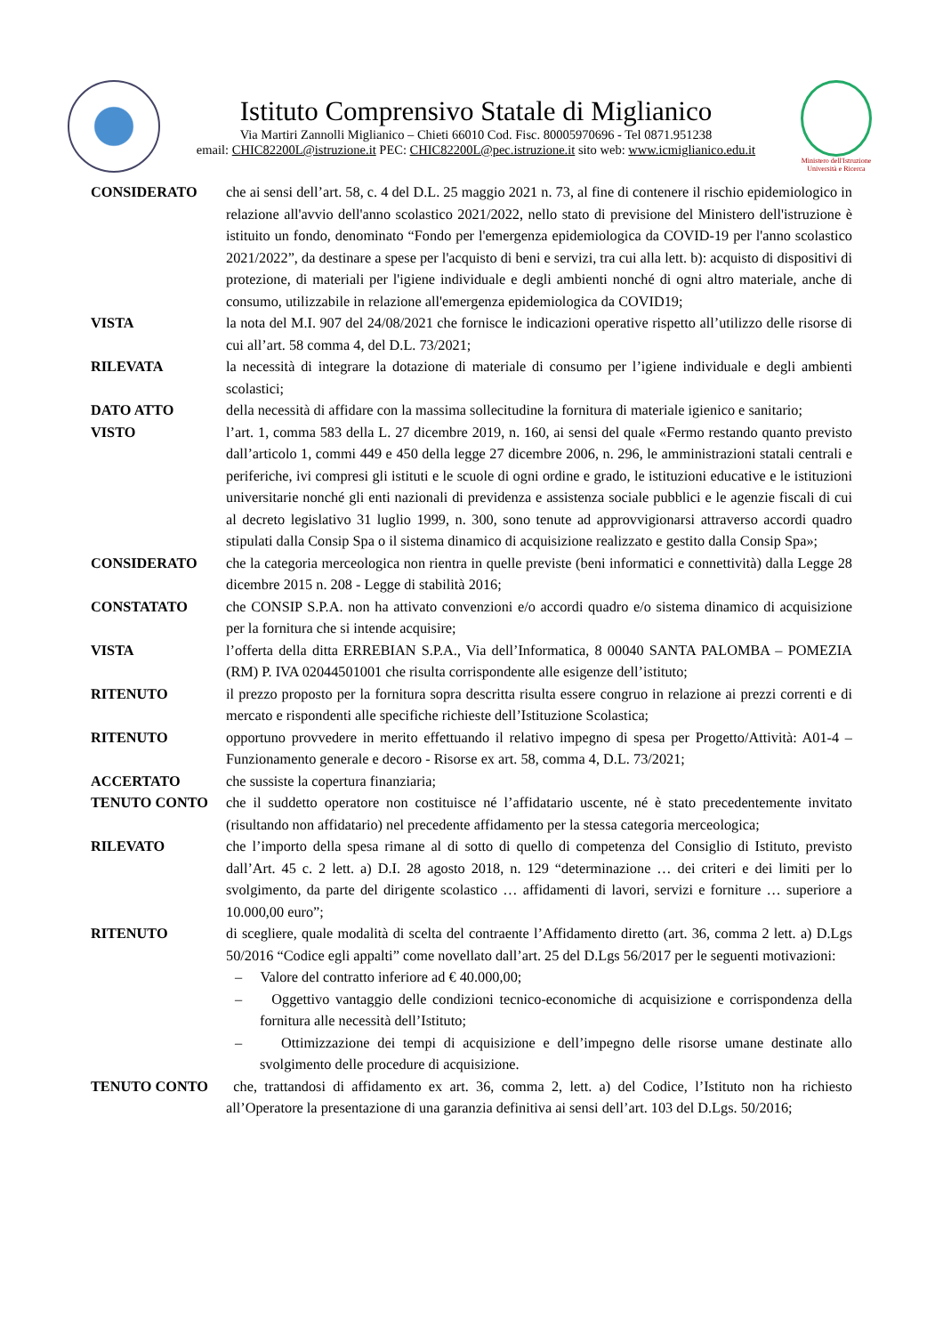Istituto Comprensivo Statale di Miglianico
Via Martiri Zannolli Miglianico – Chieti 66010 Cod. Fisc. 80005970696 - Tel 0871.951238
email: CHIC82200L@istruzione.it PEC: CHIC82200L@pec.istruzione.it sito web: www.icmiglianico.edu.it
Ministero dell'Istruzione
Università e Ricerca
CONSIDERATO che ai sensi dell’art. 58, c. 4 del D.L. 25 maggio 2021 n. 73, al fine di contenere il rischio epidemiologico in relazione all'avvio dell'anno scolastico 2021/2022, nello stato di previsione del Ministero dell'istruzione è istituito un fondo, denominato “Fondo per l'emergenza epidemiologica da COVID-19 per l'anno scolastico 2021/2022”, da destinare a spese per l'acquisto di beni e servizi, tra cui alla lett. b): acquisto di dispositivi di protezione, di materiali per l'igiene individuale e degli ambienti nonché di ogni altro materiale, anche di consumo, utilizzabile in relazione all'emergenza epidemiologica da COVID19;
VISTA la nota del M.I. 907 del 24/08/2021 che fornisce le indicazioni operative rispetto all’utilizzo delle risorse di cui all’art. 58 comma 4, del D.L. 73/2021;
RILEVATA la necessità di integrare la dotazione di materiale di consumo per l’igiene individuale e degli ambienti scolastici;
DATO ATTO della necessità di affidare con la massima sollecitudine la fornitura di materiale igienico e sanitario;
VISTO l’art. 1, comma 583 della L. 27 dicembre 2019, n. 160, ai sensi del quale «Fermo restando quanto previsto dall’articolo 1, commi 449 e 450 della legge 27 dicembre 2006, n. 296, le amministrazioni statali centrali e periferiche, ivi compresi gli istituti e le scuole di ogni ordine e grado, le istituzioni educative e le istituzioni universitarie nonché gli enti nazionali di previdenza e assistenza sociale pubblici e le agenzie fiscali di cui al decreto legislativo 31 luglio 1999, n. 300, sono tenute ad approvvigionarsi attraverso accordi quadro stipulati dalla Consip Spa o il sistema dinamico di acquisizione realizzato e gestito dalla Consip Spa»;
CONSIDERATO che la categoria merceologica non rientra in quelle previste (beni informatici e connettività) dalla Legge 28 dicembre 2015 n. 208 - Legge di stabilità 2016;
CONSTATATO che CONSIP S.P.A. non ha attivato convenzioni e/o accordi quadro e/o sistema dinamico di acquisizione per la fornitura che si intende acquisire;
VISTA l’offerta della ditta ERREBIAN S.P.A., Via dell’Informatica, 8 00040 SANTA PALOMBA – POMEZIA (RM) P. IVA 02044501001 che risulta corrispondente alle esigenze dell’istituto;
RITENUTO il prezzo proposto per la fornitura sopra descritta risulta essere congruo in relazione ai prezzi correnti e di mercato e rispondenti alle specifiche richieste dell’Istituzione Scolastica;
RITENUTO opportuno provvedere in merito effettuando il relativo impegno di spesa per Progetto/Attività: A01-4 – Funzionamento generale e decoro - Risorse ex art. 58, comma 4, D.L. 73/2021;
ACCERTATO che sussiste la copertura finanziaria;
TENUTO CONTO che il suddetto operatore non costituisce né l’affidatario uscente, né è stato precedentemente invitato (risultando non affidatario) nel precedente affidamento per la stessa categoria merceologica;
RILEVATO che l’importo della spesa rimane al di sotto di quello di competenza del Consiglio di Istituto, previsto dall’Art. 45 c. 2 lett. a) D.I. 28 agosto 2018, n. 129 “determinazione … dei criteri e dei limiti per lo svolgimento, da parte del dirigente scolastico … affidamenti di lavori, servizi e forniture … superiore a 10.000,00 euro”;
RITENUTO di scegliere, quale modalità di scelta del contraente l’Affidamento diretto (art. 36, comma 2 lett. a) D.Lgs 50/2016 “Codice egli appalti” come novellato dall’art. 25 del D.Lgs 56/2017 per le seguenti motivazioni:
– Valore del contratto inferiore ad € 40.000,00;
– Oggettivo vantaggio delle condizioni tecnico-economiche di acquisizione e corrispondenza della fornitura alle necessità dell’Istituto;
– Ottimizzazione dei tempi di acquisizione e dell’impegno delle risorse umane destinate allo svolgimento delle procedure di acquisizione.
TENUTO CONTO che, trattandosi di affidamento ex art. 36, comma 2, lett. a) del Codice, l’Istituto non ha richiesto all’Operatore la presentazione di una garanzia definitiva ai sensi dell’art. 103 del D.Lgs. 50/2016;